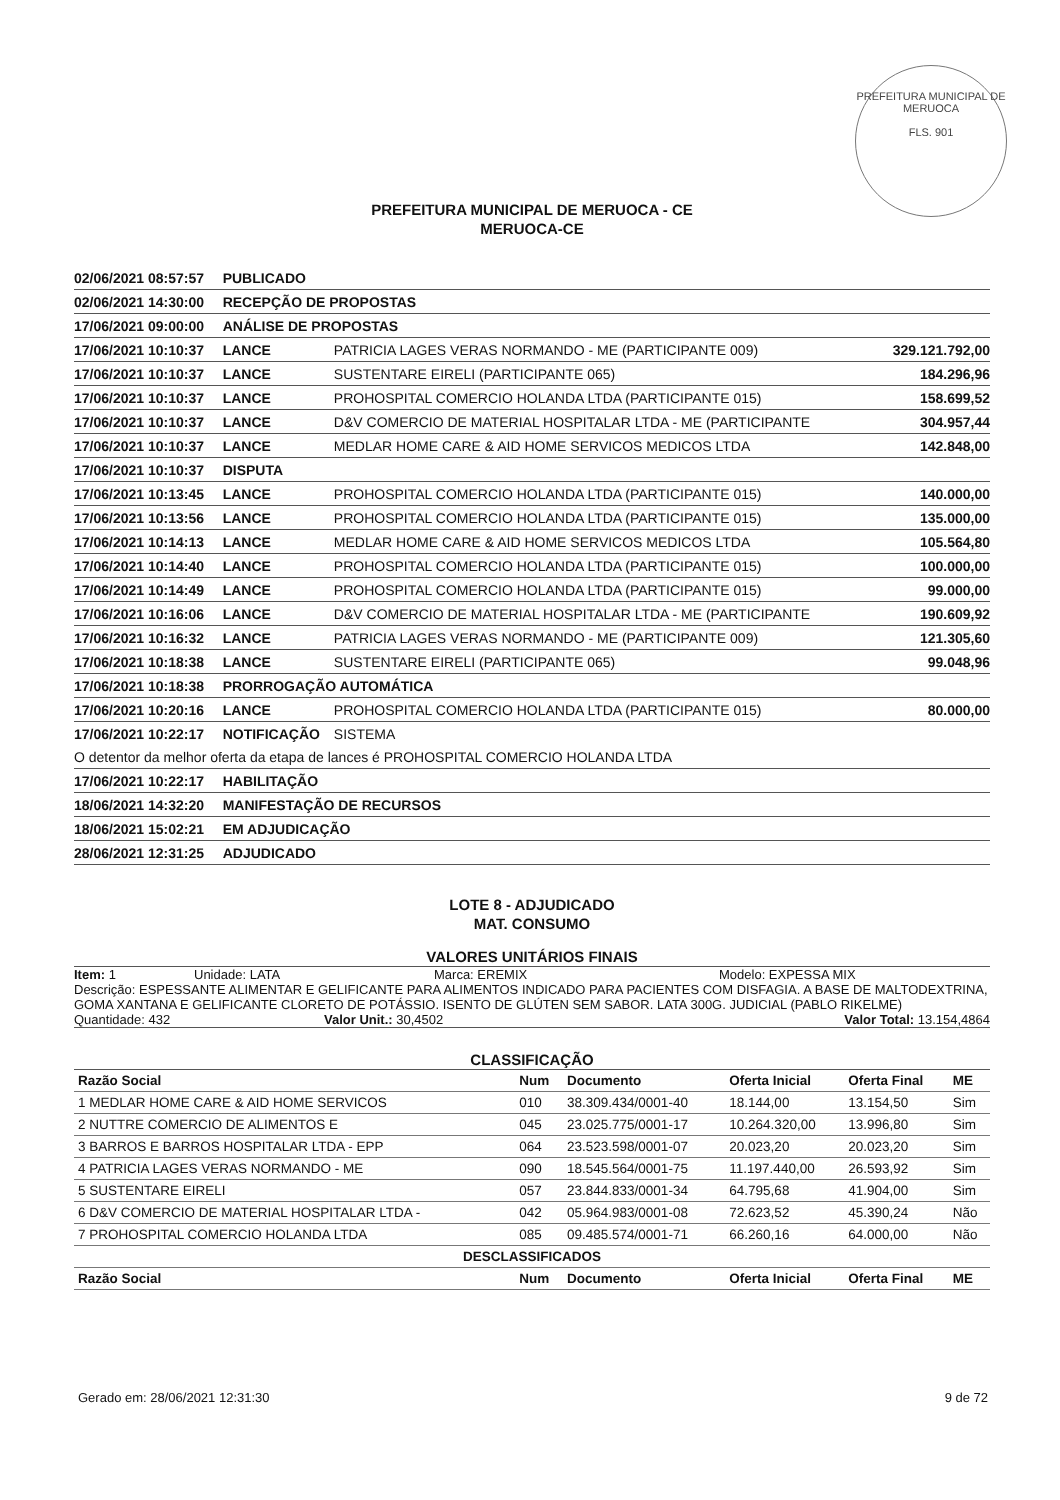PREFEITURA MUNICIPAL DE MERUOCA
FLS. 901
PREFEITURA MUNICIPAL DE MERUOCA - CE
MERUOCA-CE
| 02/06/2021 08:57:57 | PUBLICADO | | |
| 02/06/2021 14:30:00 | RECEPÇÃO DE PROPOSTAS | | |
| 17/06/2021 09:00:00 | ANÁLISE DE PROPOSTAS | | |
| 17/06/2021 10:10:37 | LANCE | PATRICIA LAGES VERAS NORMANDO - ME (PARTICIPANTE 009) | 329.121.792,00 |
| 17/06/2021 10:10:37 | LANCE | SUSTENTARE EIRELI (PARTICIPANTE 065) | 184.296,96 |
| 17/06/2021 10:10:37 | LANCE | PROHOSPITAL COMERCIO HOLANDA LTDA (PARTICIPANTE 015) | 158.699,52 |
| 17/06/2021 10:10:37 | LANCE | D&V COMERCIO DE MATERIAL HOSPITALAR LTDA - ME (PARTICIPANTE | 304.957,44 |
| 17/06/2021 10:10:37 | LANCE | MEDLAR HOME CARE & AID HOME SERVICOS MEDICOS LTDA | 142.848,00 |
| 17/06/2021 10:10:37 | DISPUTA | | |
| 17/06/2021 10:13:45 | LANCE | PROHOSPITAL COMERCIO HOLANDA LTDA (PARTICIPANTE 015) | 140.000,00 |
| 17/06/2021 10:13:56 | LANCE | PROHOSPITAL COMERCIO HOLANDA LTDA (PARTICIPANTE 015) | 135.000,00 |
| 17/06/2021 10:14:13 | LANCE | MEDLAR HOME CARE & AID HOME SERVICOS MEDICOS LTDA | 105.564,80 |
| 17/06/2021 10:14:40 | LANCE | PROHOSPITAL COMERCIO HOLANDA LTDA (PARTICIPANTE 015) | 100.000,00 |
| 17/06/2021 10:14:49 | LANCE | PROHOSPITAL COMERCIO HOLANDA LTDA (PARTICIPANTE 015) | 99.000,00 |
| 17/06/2021 10:16:06 | LANCE | D&V COMERCIO DE MATERIAL HOSPITALAR LTDA - ME (PARTICIPANTE | 190.609,92 |
| 17/06/2021 10:16:32 | LANCE | PATRICIA LAGES VERAS NORMANDO - ME (PARTICIPANTE 009) | 121.305,60 |
| 17/06/2021 10:18:38 | LANCE | SUSTENTARE EIRELI (PARTICIPANTE 065) | 99.048,96 |
| 17/06/2021 10:18:38 | PRORROGAÇÃO AUTOMÁTICA | | |
| 17/06/2021 10:20:16 | LANCE | PROHOSPITAL COMERCIO HOLANDA LTDA (PARTICIPANTE 015) | 80.000,00 |
| 17/06/2021 10:22:17 | NOTIFICAÇÃO | SISTEMA | |
| O detentor da melhor oferta da etapa de lances é PROHOSPITAL COMERCIO HOLANDA LTDA | | | |
| 17/06/2021 10:22:17 | HABILITAÇÃO | | |
| 18/06/2021 14:32:20 | MANIFESTAÇÃO DE RECURSOS | | |
| 18/06/2021 15:02:21 | EM ADJUDICAÇÃO | | |
| 28/06/2021 12:31:25 | ADJUDICADO | | |
LOTE 8 - ADJUDICADO
MAT. CONSUMO
VALORES UNITÁRIOS FINAIS
Item: 1 Unidade: LATA Marca: EREMIX Modelo: EXPESSA MIX
Descrição: ESPESSANTE ALIMENTAR E GELIFICANTE PARA ALIMENTOS INDICADO PARA PACIENTES COM DISFAGIA. A BASE DE MALTODEXTRINA, GOMA XANTANA E GELIFICANTE CLORETO DE POTÁSSIO. ISENTO DE GLÚTEN SEM SABOR. LATA 300G. JUDICIAL (PABLO RIKELME)
Quantidade: 432 Valor Unit.: 30,4502 Valor Total: 13.154,4864
CLASSIFICAÇÃO
| Razão Social | Num | Documento | Oferta Inicial | Oferta Final | ME |
| --- | --- | --- | --- | --- | --- |
| 1 MEDLAR HOME CARE & AID HOME SERVICOS | 010 | 38.309.434/0001-40 | 18.144,00 | 13.154,50 | Sim |
| 2 NUTTRE COMERCIO DE ALIMENTOS E | 045 | 23.025.775/0001-17 | 10.264.320,00 | 13.996,80 | Sim |
| 3 BARROS E BARROS HOSPITALAR LTDA - EPP | 064 | 23.523.598/0001-07 | 20.023,20 | 20.023,20 | Sim |
| 4 PATRICIA LAGES VERAS NORMANDO - ME | 090 | 18.545.564/0001-75 | 11.197.440,00 | 26.593,92 | Sim |
| 5 SUSTENTARE EIRELI | 057 | 23.844.833/0001-34 | 64.795,68 | 41.904,00 | Sim |
| 6 D&V COMERCIO DE MATERIAL HOSPITALAR LTDA - | 042 | 05.964.983/0001-08 | 72.623,52 | 45.390,24 | Não |
| 7 PROHOSPITAL COMERCIO HOLANDA LTDA | 085 | 09.485.574/0001-71 | 66.260,16 | 64.000,00 | Não |
| DESCLASSIFICADOS | | | | | |
| Razão Social | Num | Documento | Oferta Inicial | Oferta Final | ME |
Gerado em: 28/06/2021 12:31:30 9 de 72